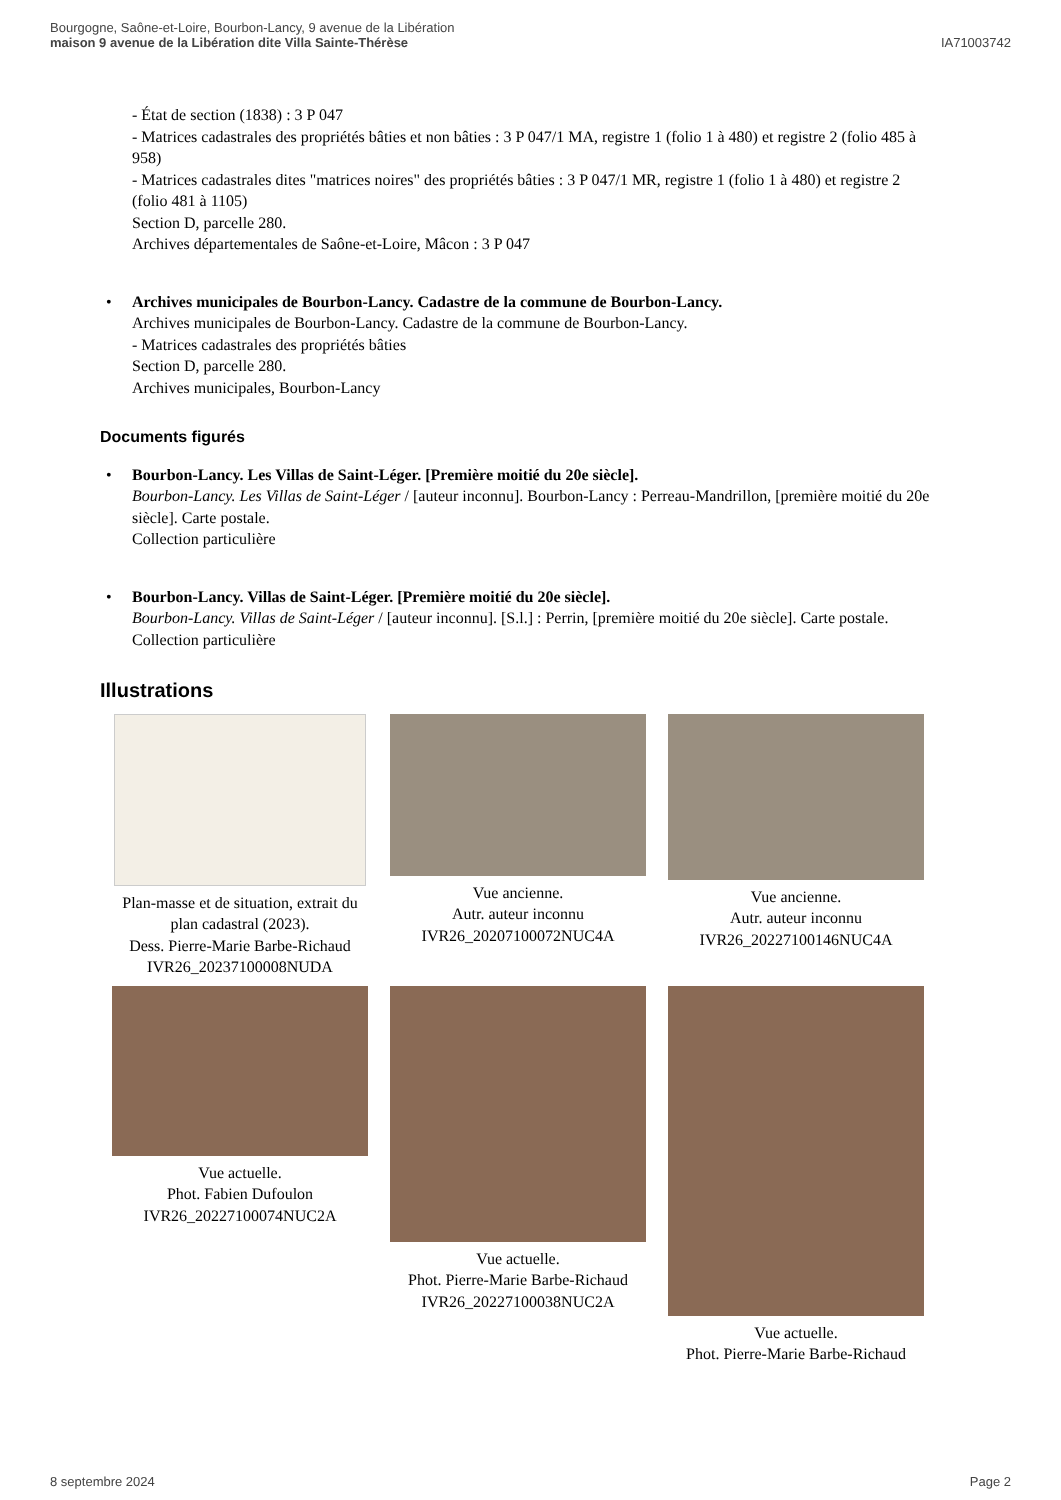Bourgogne, Saône-et-Loire, Bourbon-Lancy, 9 avenue de la Libération
maison 9 avenue de la Libération dite Villa Sainte-Thérèse
IA71003742
- État de section (1838) : 3 P 047
- Matrices cadastrales des propriétés bâties et non bâties : 3 P 047/1 MA, registre 1 (folio 1 à 480) et registre 2 (folio 485 à 958)
- Matrices cadastrales dites "matrices noires" des propriétés bâties : 3 P 047/1 MR, registre 1 (folio 1 à 480) et registre 2 (folio 481 à 1105)
Section D, parcelle 280.
Archives départementales de Saône-et-Loire, Mâcon : 3 P 047
• Archives municipales de Bourbon-Lancy. Cadastre de la commune de Bourbon-Lancy.
Archives municipales de Bourbon-Lancy. Cadastre de la commune de Bourbon-Lancy.
- Matrices cadastrales des propriétés bâties
Section D, parcelle 280.
Archives municipales, Bourbon-Lancy
Documents figurés
• Bourbon-Lancy. Les Villas de Saint-Léger. [Première moitié du 20e siècle].
Bourbon-Lancy. Les Villas de Saint-Léger / [auteur inconnu]. Bourbon-Lancy : Perreau-Mandrillon, [première moitié du 20e siècle]. Carte postale.
Collection particulière
• Bourbon-Lancy. Villas de Saint-Léger. [Première moitié du 20e siècle].
Bourbon-Lancy. Villas de Saint-Léger / [auteur inconnu]. [S.l.] : Perrin, [première moitié du 20e siècle]. Carte postale.
Collection particulière
Illustrations
Plan-masse et de situation, extrait du plan cadastral (2023).
Dess. Pierre-Marie Barbe-Richaud
IVR26_20237100008NUDA
Vue ancienne.
Autr. auteur inconnu
IVR26_20207100072NUC4A
Vue ancienne.
Autr. auteur inconnu
IVR26_20227100146NUC4A
Vue actuelle.
Phot. Fabien Dufoulon
IVR26_20227100074NUC2A
Vue actuelle.
Phot. Pierre-Marie Barbe-Richaud
IVR26_20227100038NUC2A
Vue actuelle.
Phot. Pierre-Marie Barbe-Richaud
8 septembre 2024 Page 2